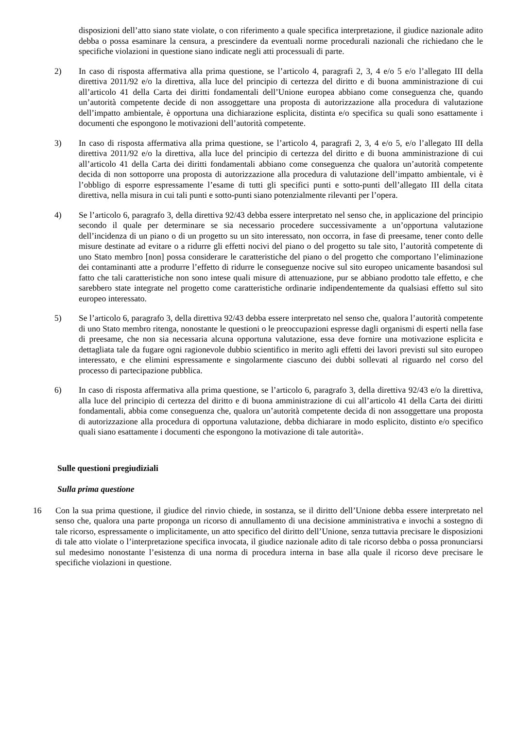disposizioni dell’atto siano state violate, o con riferimento a quale specifica interpretazione, il giudice nazionale adito debba o possa esaminare la censura, a prescindere da eventuali norme procedurali nazionali che richiedano che le specifiche violazioni in questione siano indicate negli atti processuali di parte.
2) In caso di risposta affermativa alla prima questione, se l’articolo 4, paragrafi 2, 3, 4 e/o 5 e/o l’allegato III della direttiva 2011/92 e/o la direttiva, alla luce del principio di certezza del diritto e di buona amministrazione di cui all’articolo 41 della Carta dei diritti fondamentali dell’Unione europea abbiano come conseguenza che, quando un’autorità competente decide di non assoggettare una proposta di autorizzazione alla procedura di valutazione dell’impatto ambientale, è opportuna una dichiarazione esplicita, distinta e/o specifica su quali sono esattamente i documenti che espongono le motivazioni dell’autorità competente.
3) In caso di risposta affermativa alla prima questione, se l’articolo 4, paragrafi 2, 3, 4 e/o 5, e/o l’allegato III della direttiva 2011/92 e/o la direttiva, alla luce del principio di certezza del diritto e di buona amministrazione di cui all’articolo 41 della Carta dei diritti fondamentali abbiano come conseguenza che qualora un’autorità competente decida di non sottoporre una proposta di autorizzazione alla procedura di valutazione dell’impatto ambientale, vi è l’obbligo di esporre espressamente l’esame di tutti gli specifici punti e sotto-punti dell’allegato III della citata direttiva, nella misura in cui tali punti e sotto-punti siano potenzialmente rilevanti per l’opera.
4) Se l’articolo 6, paragrafo 3, della direttiva 92/43 debba essere interpretato nel senso che, in applicazione del principio secondo il quale per determinare se sia necessario procedere successivamente a un’opportuna valutazione dell’incidenza di un piano o di un progetto su un sito interessato, non occorra, in fase di preesame, tener conto delle misure destinate ad evitare o a ridurre gli effetti nocivi del piano o del progetto su tale sito, l’autorità competente di uno Stato membro [non] possa considerare le caratteristiche del piano o del progetto che comportano l’eliminazione dei contaminanti atte a produrre l’effetto di ridurre le conseguenze nocive sul sito europeo unicamente basandosi sul fatto che tali caratteristiche non sono intese quali misure di attenuazione, pur se abbiano prodotto tale effetto, e che sarebbero state integrate nel progetto come caratteristiche ordinarie indipendentemente da qualsiasi effetto sul sito europeo interessato.
5) Se l’articolo 6, paragrafo 3, della direttiva 92/43 debba essere interpretato nel senso che, qualora l’autorità competente di uno Stato membro ritenga, nonostante le questioni o le preoccupazioni espresse dagli organismi di esperti nella fase di preesame, che non sia necessaria alcuna opportuna valutazione, essa deve fornire una motivazione esplicita e dettagliata tale da fugare ogni ragionevole dubbio scientifico in merito agli effetti dei lavori previsti sul sito europeo interessato, e che elimini espressamente e singolarmente ciascuno dei dubbi sollevati al riguardo nel corso del processo di partecipazione pubblica.
6) In caso di risposta affermativa alla prima questione, se l’articolo 6, paragrafo 3, della direttiva 92/43 e/o la direttiva, alla luce del principio di certezza del diritto e di buona amministrazione di cui all’articolo 41 della Carta dei diritti fondamentali, abbia come conseguenza che, qualora un’autorità competente decida di non assoggettare una proposta di autorizzazione alla procedura di opportuna valutazione, debba dichiarare in modo esplicito, distinto e/o specifico quali siano esattamente i documenti che espongono la motivazione di tale autorità».
Sulle questioni pregiudiziali
Sulla prima questione
16 Con la sua prima questione, il giudice del rinvio chiede, in sostanza, se il diritto dell’Unione debba essere interpretato nel senso che, qualora una parte proponga un ricorso di annullamento di una decisione amministrativa e invochi a sostegno di tale ricorso, espressamente o implicitamente, un atto specifico del diritto dell’Unione, senza tuttavia precisare le disposizioni di tale atto violate o l’interpretazione specifica invocata, il giudice nazionale adito di tale ricorso debba o possa pronunciarsi sul medesimo nonostante l’esistenza di una norma di procedura interna in base alla quale il ricorso deve precisare le specifiche violazioni in questione.